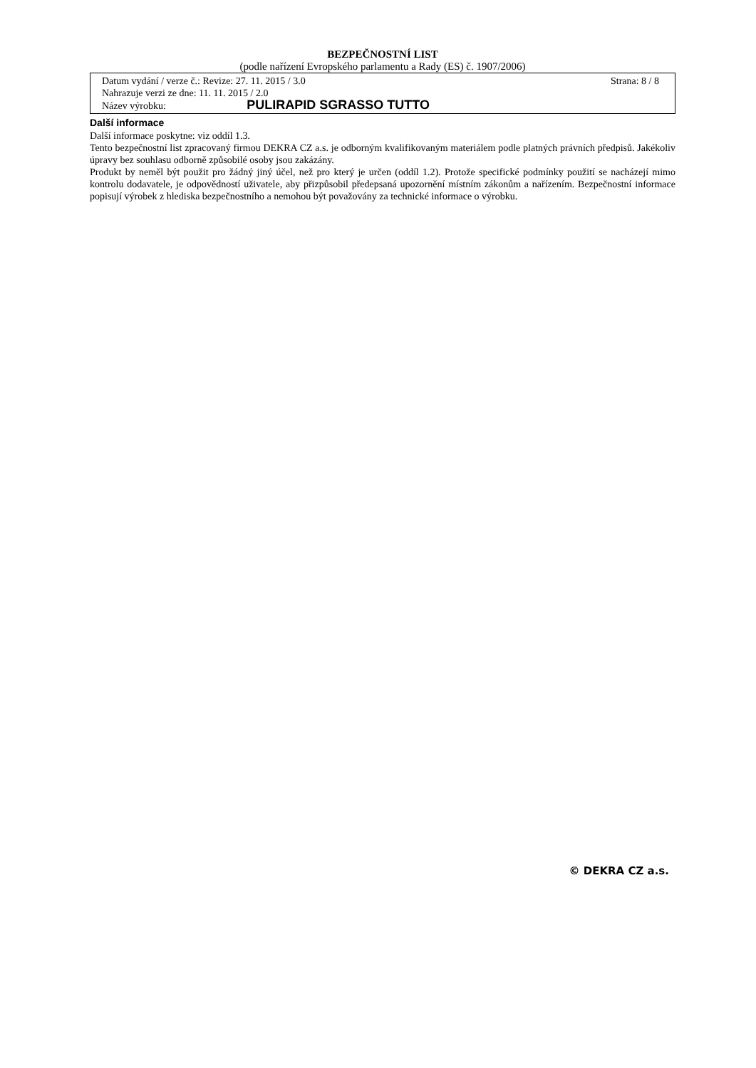BEZPEČNOSTNÍ LIST
(podle nařízení Evropského parlamentu a Rady (ES) č. 1907/2006)
Datum vydání / verze č.: Revize: 27. 11. 2015 / 3.0 Strana: 8 / 8
Nahrazuje verzi ze dne: 11. 11. 2015 / 2.0
Název výrobku: PULIRAPID SGRASSO TUTTO
Další informace
Další informace poskytne: viz oddíl 1.3.
Tento bezpečnostní list zpracovaný firmou DEKRA CZ a.s. je odborným kvalifikovaným materiálem podle platných právních předpisů. Jakékoliv úpravy bez souhlasu odborně způsobilé osoby jsou zakázány.
Produkt by neměl být použit pro žádný jiný účel, než pro který je určen (oddíl 1.2). Protože specifické podmínky použití se nacházejí mimo kontrolu dodavatele, je odpovědností uživatele, aby přizpůsobil předepsaná upozornění místním zákonům a nařízením. Bezpečnostní informace popisují výrobek z hlediska bezpečnostního a nemohou být považovány za technické informace o výrobku.
© DEKRA CZ a.s.